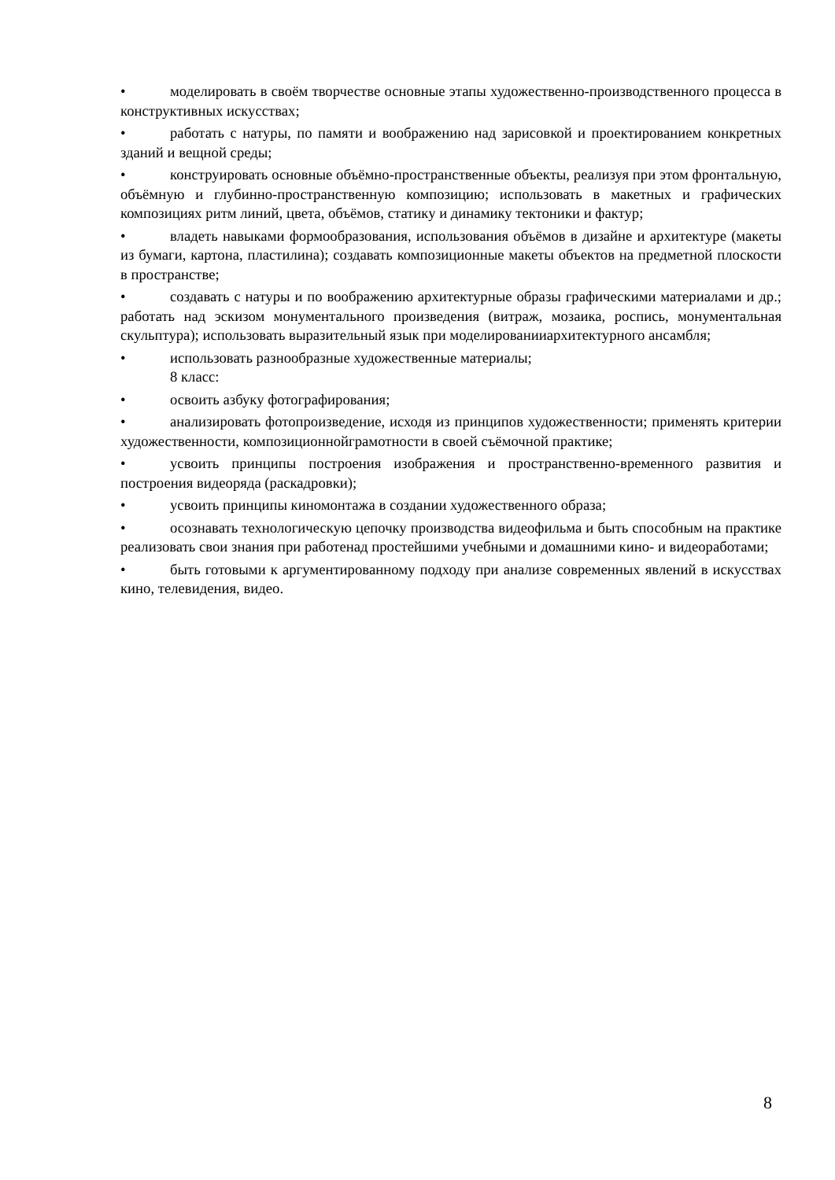• моделировать в своём творчестве основные этапы художественно-производственного процесса в конструктивных искусствах;
• работать с натуры, по памяти и воображению над зарисовкой и проектированием конкретных зданий и вещной среды;
• конструировать основные объёмно-пространственные объекты, реализуя при этом фронтальную, объёмную и глубинно-пространственную композицию; использовать в макетных и графических композициях ритм линий, цвета, объёмов, статику и динамику тектоники и фактур;
• владеть навыками формообразования, использования объёмов в дизайне и архитектуре (макеты из бумаги, картона, пластилина); создавать композиционные макеты объектов на предметной плоскости в пространстве;
• создавать с натуры и по воображению архитектурные образы графическими материалами и др.; работать над эскизом монументального произведения (витраж, мозаика, роспись, монументальная скульптура); использовать выразительный язык при моделированииархитектурного ансамбля;
• использовать разнообразные художественные материалы;
8 класс:
• освоить азбуку фотографирования;
• анализировать фотопроизведение, исходя из принципов художественности; применять критерии художественности, композиционнойграмотности в своей съёмочной практике;
• усвоить принципы построения изображения и пространственно-временного развития и построения видеоряда (раскадровки);
• усвоить принципы киномонтажа в создании художественного образа;
• осознавать технологическую цепочку производства видеофильма и быть способным на практике реализовать свои знания при работенад простейшими учебными и домашними кино- и видеоработами;
• быть готовыми к аргументированному подходу при анализе современных явлений в искусствах кино, телевидения, видео.
8